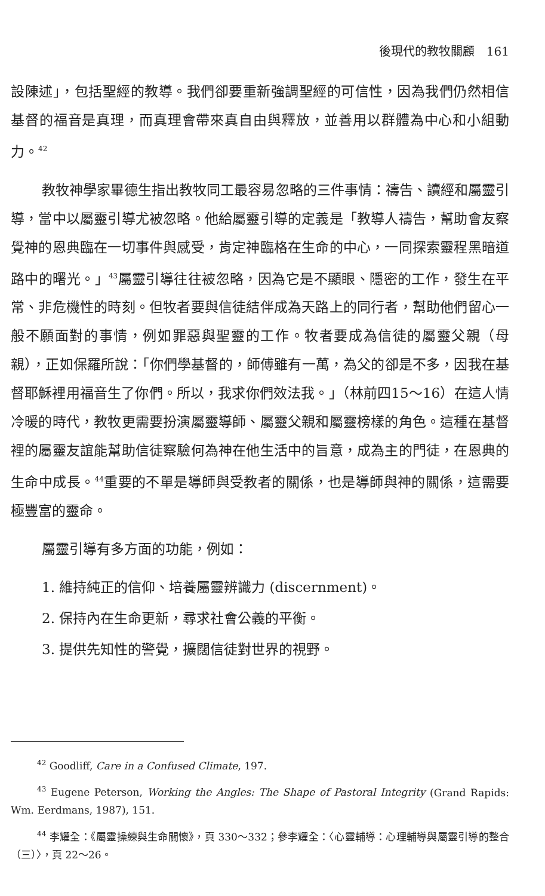後現代的教牧關顧　161
設陳述」，包括聖經的教導。我們卻要重新強調聖經的可信性，因為我們仍然相信基督的福音是真理，而真理會帶來真自由與釋放，並善用以群體為中心和小組動力。<sup>42</sup>
教牧神學家畢德生指出教牧同工最容易忽略的三件事情：禱告、讀經和屬靈引導，當中以屬靈引導尤被忽略。他給屬靈引導的定義是「教導人禱告，幫助會友察覺神的恩典臨在一切事件與感受，肯定神臨格在生命的中心，一同探索靈程黑暗道路中的曙光。」<sup>43</sup>屬靈引導往往被忽略，因為它是不顯眼、隱密的工作，發生在平常、非危機性的時刻。但牧者要與信徒結伴成為天路上的同行者，幫助他們留心一般不願面對的事情，例如罪惡與聖靈的工作。牧者要成為信徒的屬靈父親（母親），正如保羅所說：「你們學基督的，師傅雖有一萬，為父的卻是不多，因我在基督耶穌裡用福音生了你們。所以，我求你們效法我。」（林前四15～16）在這人情冷暖的時代，教牧更需要扮演屬靈導師、屬靈父親和屬靈榜樣的角色。這種在基督裡的屬靈友誼能幫助信徒察驗何為神在他生活中的旨意，成為主的門徒，在恩典的生命中成長。<sup>44</sup>重要的不單是導師與受教者的關係，也是導師與神的關係，這需要極豐富的靈命。
屬靈引導有多方面的功能，例如：
1. 維持純正的信仰、培養屬靈辨識力 (discernment)。
2. 保持內在生命更新，尋求社會公義的平衡。
3. 提供先知性的警覺，擴闊信徒對世界的視野。
<sup>42</sup> Goodliff, Care in a Confused Climate, 197.
<sup>43</sup> Eugene Peterson, Working the Angles: The Shape of Pastoral Integrity (Grand Rapids: Wm. Eerdmans, 1987), 151.
<sup>44</sup> 李耀全：《屬靈操練與生命關懷》，頁 330～332；參李耀全：〈心靈輔導：心理輔導與屬靈引導的整合（三）〉，頁 22～26。